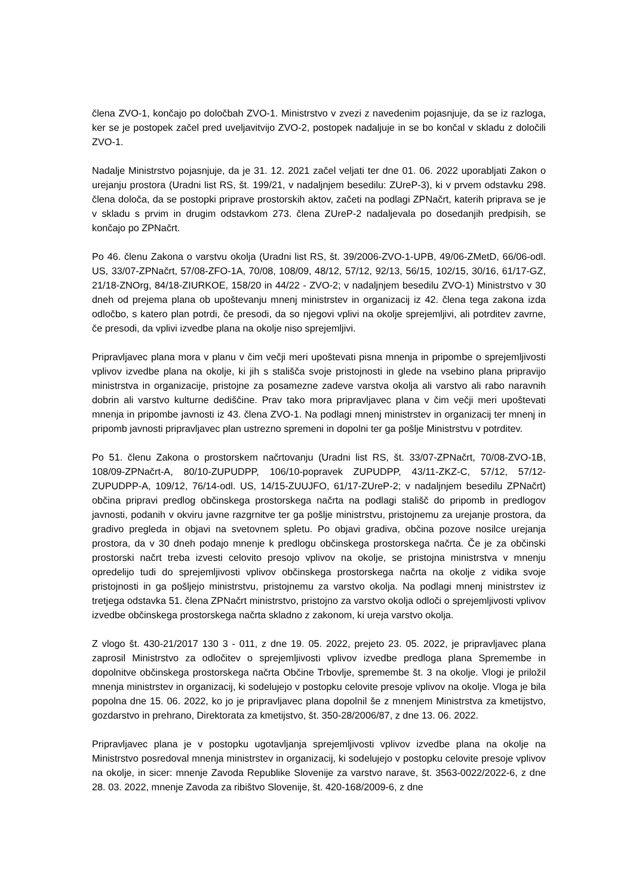člena ZVO-1, končajo po določbah ZVO-1. Ministrstvo v zvezi z navedenim pojasnjuje, da se iz razloga, ker se je postopek začel pred uveljavitvijo ZVO-2, postopek nadaljuje in se bo končal v skladu z določili ZVO-1.
Nadalje Ministrstvo pojasnjuje, da je 31. 12. 2021 začel veljati ter dne 01. 06. 2022 uporabljati Zakon o urejanju prostora (Uradni list RS, št. 199/21, v nadaljnjem besedilu: ZUreP-3), ki v prvem odstavku 298. člena določa, da se postopki priprave prostorskih aktov, začeti na podlagi ZPNačrt, katerih priprava se je v skladu s prvim in drugim odstavkom 273. člena ZUreP-2 nadaljevala po dosedanjih predpisih, se končajo po ZPNačrt.
Po 46. členu Zakona o varstvu okolja (Uradni list RS, št. 39/2006-ZVO-1-UPB, 49/06-ZMetD, 66/06-odl. US, 33/07-ZPNačrt, 57/08-ZFO-1A, 70/08, 108/09, 48/12, 57/12, 92/13, 56/15, 102/15, 30/16, 61/17-GZ, 21/18-ZNOrg, 84/18-ZIURKOE, 158/20 in 44/22 - ZVO-2; v nadaljnjem besedilu ZVO-1) Ministrstvo v 30 dneh od prejema plana ob upoštevanju mnenj ministrstev in organizacij iz 42. člena tega zakona izda odločbo, s katero plan potrdi, če presodi, da so njegovi vplivi na okolje sprejemljivi, ali potrditev zavrne, če presodi, da vplivi izvedbe plana na okolje niso sprejemljivi.
Pripravljavec plana mora v planu v čim večji meri upoštevati pisna mnenja in pripombe o sprejemljivosti vplivov izvedbe plana na okolje, ki jih s stališča svoje pristojnosti in glede na vsebino plana pripravijo ministrstva in organizacije, pristojne za posamezne zadeve varstva okolja ali varstvo ali rabo naravnih dobrin ali varstvo kulturne dediščine. Prav tako mora pripravljavec plana v čim večji meri upoštevati mnenja in pripombe javnosti iz 43. člena ZVO-1. Na podlagi mnenj ministrstev in organizacij ter mnenj in pripomb javnosti pripravljavec plan ustrezno spremeni in dopolni ter ga pošlje Ministrstvu v potrditev.
Po 51. členu Zakona o prostorskem načrtovanju (Uradni list RS, št. 33/07-ZPNačrt, 70/08-ZVO-1B, 108/09-ZPNačrt-A, 80/10-ZUPUDPP, 106/10-popravek ZUPUDPP, 43/11-ZKZ-C, 57/12, 57/12-ZUPUDPP-A, 109/12, 76/14-odl. US, 14/15-ZUUJFO, 61/17-ZUreP-2; v nadaljnjem besedilu ZPNačrt) občina pripravi predlog občinskega prostorskega načrta na podlagi stališč do pripomb in predlogov javnosti, podanih v okviru javne razgrnitve ter ga pošlje ministrstvu, pristojnemu za urejanje prostora, da gradivo pregleda in objavi na svetovnem spletu. Po objavi gradiva, občina pozove nosilce urejanja prostora, da v 30 dneh podajo mnenje k predlogu občinskega prostorskega načrta. Če je za občinski prostorski načrt treba izvesti celovito presojo vplivov na okolje, se pristojna ministrstva v mnenju opredelijo tudi do sprejemljivosti vplivov občinskega prostorskega načrta na okolje z vidika svoje pristojnosti in ga pošljejo ministrstvu, pristojnemu za varstvo okolja. Na podlagi mnenj ministrstev iz tretjega odstavka 51. člena ZPNačrt ministrstvo, pristojno za varstvo okolja odloči o sprejemljivosti vplivov izvedbe občinskega prostorskega načrta skladno z zakonom, ki ureja varstvo okolja.
Z vlogo št. 430-21/2017 130 3 - 011, z dne 19. 05. 2022, prejeto 23. 05. 2022, je pripravljavec plana zaprosil Ministrstvo za odločitev o sprejemljivosti vplivov izvedbe predloga plana Spremembe in dopolnitve občinskega prostorskega načrta Občine Trbovlje, spremembe št. 3 na okolje. Vlogi je priložil mnenja ministrstev in organizacij, ki sodelujejo v postopku celovite presoje vplivov na okolje. Vloga je bila popolna dne 15. 06. 2022, ko jo je pripravljavec plana dopolnil še z mnenjem Ministrstva za kmetijstvo, gozdarstvo in prehrano, Direktorata za kmetijstvo, št. 350-28/2006/87, z dne 13. 06. 2022.
Pripravljavec plana je v postopku ugotavljanja sprejemljivosti vplivov izvedbe plana na okolje na Ministrstvo posredoval mnenja ministrstev in organizacij, ki sodelujejo v postopku celovite presoje vplivov na okolje, in sicer: mnenje Zavoda Republike Slovenije za varstvo narave, št. 3563-0022/2022-6, z dne 28. 03. 2022, mnenje Zavoda za ribištvo Slovenije, št. 420-168/2009-6, z dne